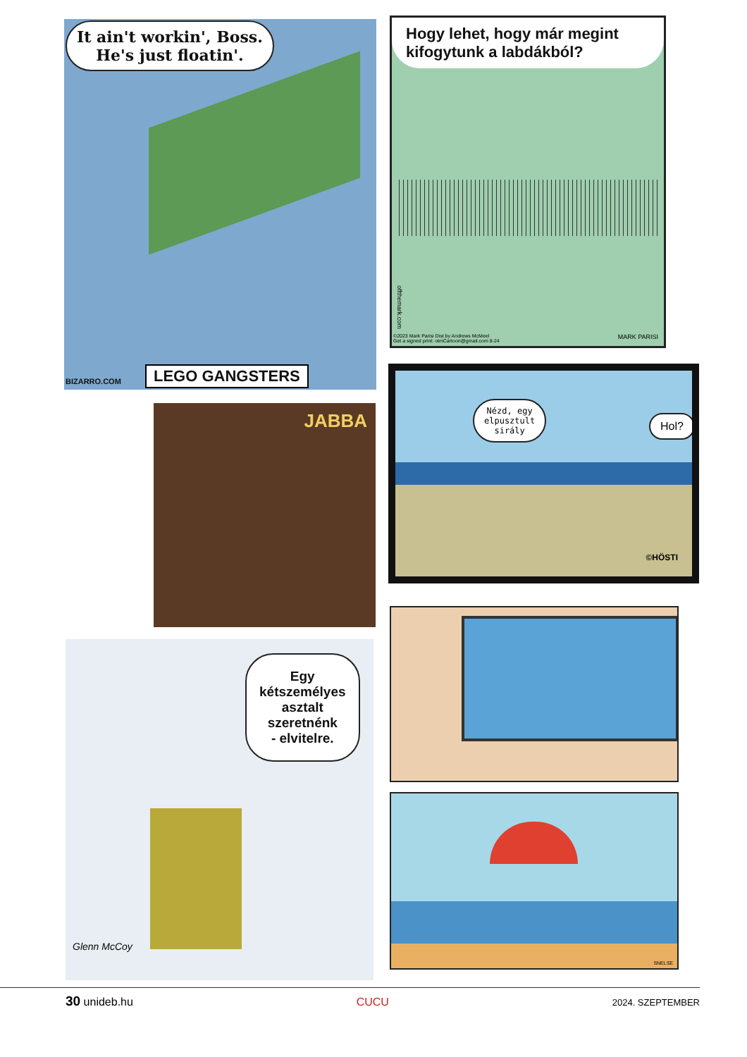It ain't workin', Boss.
He's just floatin'.
BIZARRO.COM LEGO GANGSTERS
Hogy lehet, hogy már megint kifogytunk a labdákból?
©2023 Mark Parisi Dist by Andrews McMeel
Get a signed print: otmCartoon@gmail.com 8-24
offthemark.com
MARK PARISI
JABBA
Nézd, egy
elpusztult
sirály
Hol?
©HÖSTI
Egy
kétszemélyes
asztalt
szeretnénk
- elvitelre.
Glenn McCoy
SNELSE
30 unideb.hu CUCU 2024. SZEPTEMBER